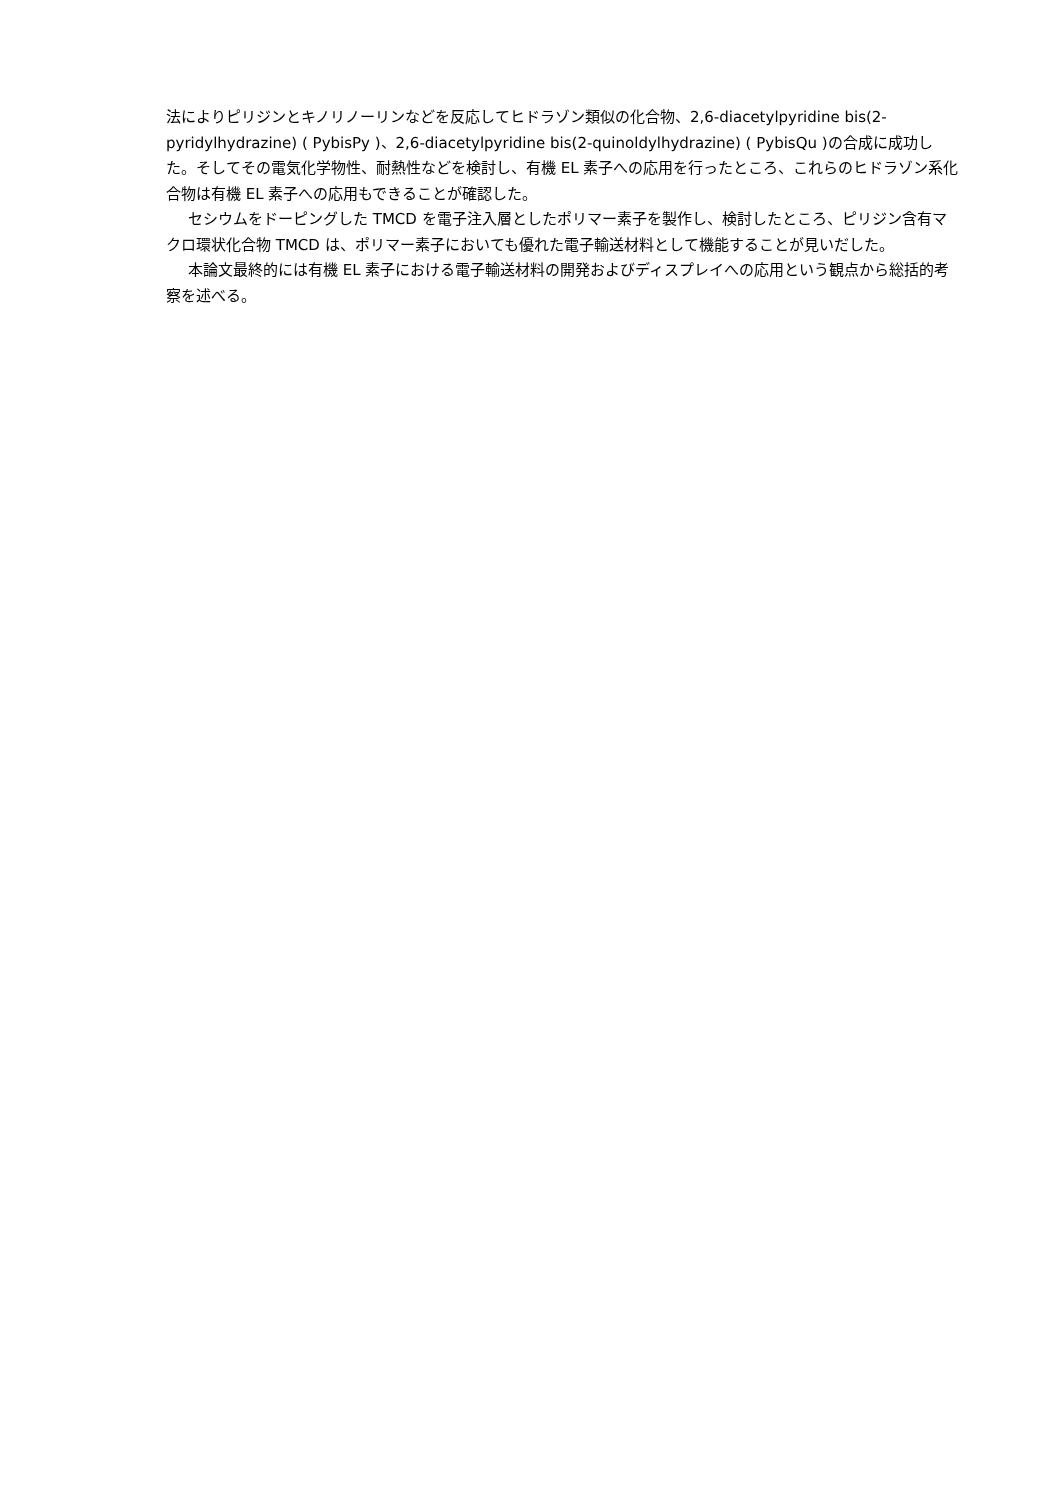法によりピリジンとキノリノーリンなどを反応してヒドラゾン類似の化合物、2,6-diacetylpyridine bis(2-pyridylhydrazine) ( PybisPy )、2,6-diacetylpyridine bis(2-quinoldylhydrazine) ( PybisQu )の合成に成功した。そしてその電気化学物性、耐熱性などを検討し、有機 EL 素子への応用を行ったところ、これらのヒドラゾン系化合物は有機 EL 素子への応用もできることが確認した。
セシウムをドーピングした TMCD を電子注入層としたポリマー素子を製作し、検討したところ、ピリジン含有マクロ環状化合物 TMCD は、ポリマー素子においても優れた電子輸送材料として機能することが見いだした。
本論文最終的には有機 EL 素子における電子輸送材料の開発およびディスプレイへの応用という観点から総括的考察を述べる。